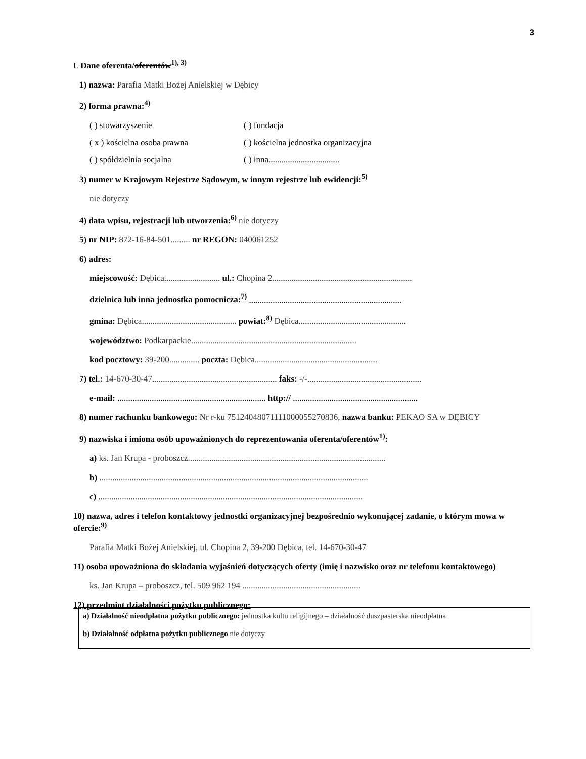3
I. Dane oferenta/oferentów<sup>1), 3)</sup>
1) nazwa: Parafia Matki Bożej Anielskiej w Dębicy
2) forma prawna:<sup>4)</sup>
( ) stowarzyszenie ( ) fundacja
( x ) kościelna osoba prawna ( ) kościelna jednostka organizacyjna
( ) spółdzielnia socjalna ( ) inna.................................
3) numer w Krajowym Rejestrze Sądowym, w innym rejestrze lub ewidencji:<sup>5)</sup>
nie dotyczy
4) data wpisu, rejestracji lub utworzenia:<sup>6)</sup> nie dotyczy
5) nr NIP: 872-16-84-501......... nr REGON: 040061252
6) adres:
miejscowość: Dębica.......................... ul.: Chopina 2.................................................................
dzielnica lub inna jednostka pomocnicza:<sup>7)</sup> .......................................................................
gmina: Dębica............................................ powiat:<sup>8)</sup> Dębica..................................................
województwo: Podkarpackie.............................................................................
kod pocztowy: 39-200.............. poczta: Dębica.........................................................
7) tel.: 14-670-30-47.......................................................... faks: -/-.....................................................
e-mail: ..................................................................... http:// ..........................................................
8) numer rachunku bankowego: Nr r-ku 75124048071111000055270836, nazwa banku: PEKAO SA w DĘBICY
9) nazwiska i imiona osób upoważnionych do reprezentowania oferenta/oferentów<sup>1)</sup>:
a) ks. Jan Krupa - proboszcz............................................................................................
b) .............................................................................................................................
c) ...........................................................................................................................
10) nazwa, adres i telefon kontaktowy jednostki organizacyjnej bezpośrednio wykonującej zadanie, o którym mowa w ofercie:<sup>9)</sup>
Parafia Matki Bożej Anielskiej, ul. Chopina 2, 39-200 Dębica, tel. 14-670-30-47
11) osoba upoważniona do składania wyjaśnień dotyczących oferty (imię i nazwisko oraz nr telefonu kontaktowego)
ks. Jan Krupa – proboszcz, tel. 509 962 194 .......................................................
12) przedmiot działalności pożytku publicznego:
a) Działalność nieodpłatna pożytku publicznego: jednostka kultu religijnego – działalność duszpasterska nieodpłatna
b) Działalność odpłatna pożytku publicznego nie dotyczy